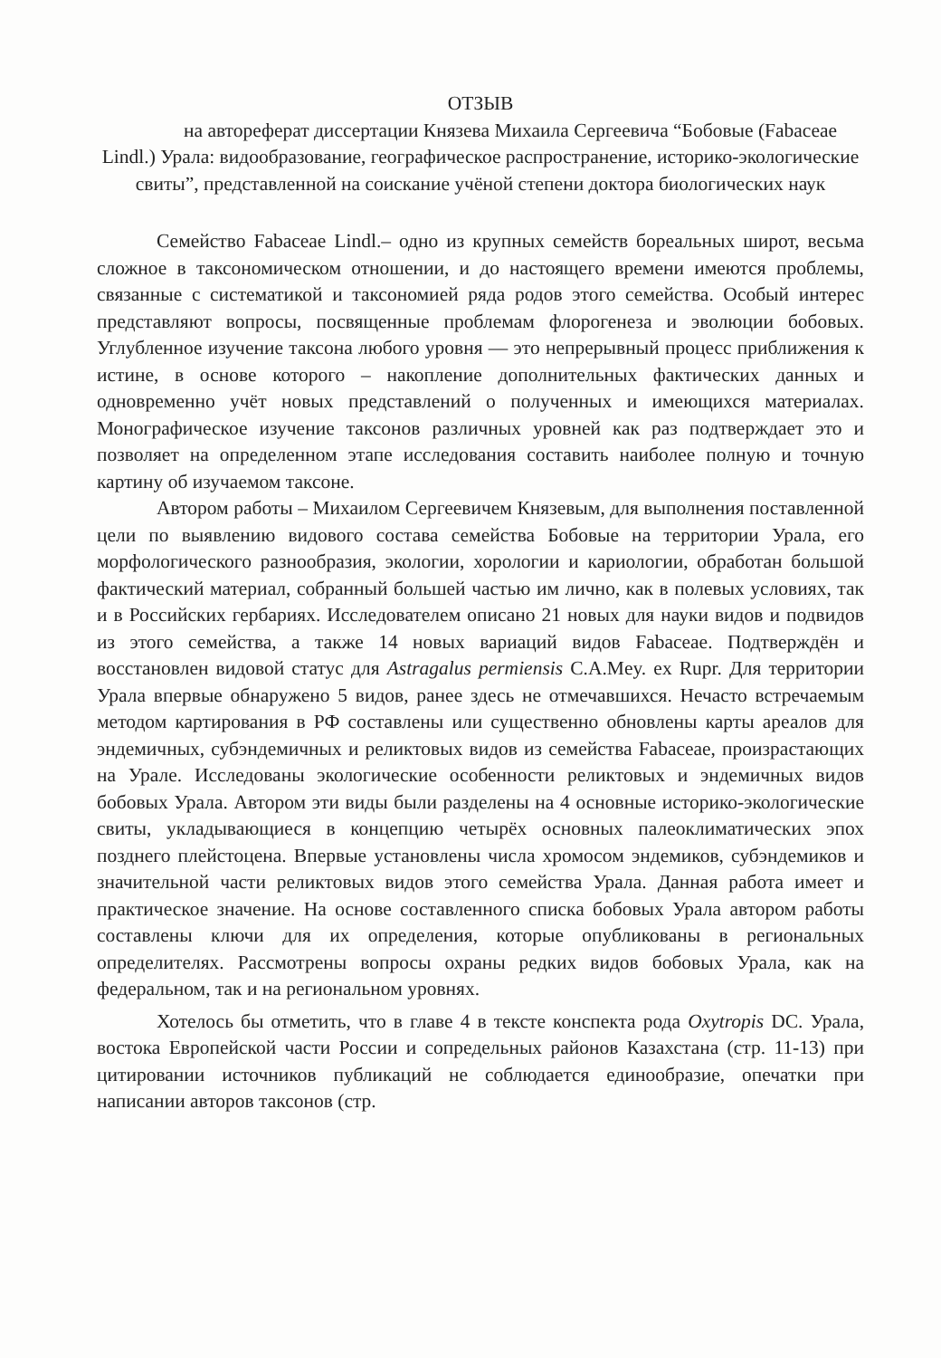ОТЗЫВ
на автореферат диссертации Князева Михаила Сергеевича “Бобовые (Fabaceae Lindl.) Урала: видообразование, географическое распространение, историко-экологические свиты”, представленной на соискание учёной степени доктора биологических наук
Семейство Fabaceae Lindl.– одно из крупных семейств бореальных широт, весьма сложное в таксономическом отношении, и до настоящего времени имеются проблемы, связанные с систематикой и таксономией ряда родов этого семейства. Особый интерес представляют вопросы, посвященные проблемам флорогенеза и эволюции бобовых. Углубленное изучение таксона любого уровня — это непрерывный процесс приближения к истине, в основе которого – накопление дополнительных фактических данных и одновременно учёт новых представлений о полученных и имеющихся материалах. Монографическое изучение таксонов различных уровней как раз подтверждает это и позволяет на определенном этапе исследования составить наиболее полную и точную картину об изучаемом таксоне.
Автором работы – Михаилом Сергеевичем Князевым, для выполнения поставленной цели по выявлению видового состава семейства Бобовые на территории Урала, его морфологического разнообразия, экологии, хорологии и кариологии, обработан большой фактический материал, собранный большей частью им лично, как в полевых условиях, так и в Российских гербариях. Исследователем описано 21 новых для науки видов и подвидов из этого семейства, а также 14 новых вариаций видов Fabaceae. Подтверждён и восстановлен видовой статус для Astragalus permiensis C.A.Mey. ex Rupr. Для территории Урала впервые обнаружено 5 видов, ранее здесь не отмечавшихся. Нечасто встречаемым методом картирования в РФ составлены или существенно обновлены карты ареалов для эндемичных, субэндемичных и реликтовых видов из семейства Fabaceae, произрастающих на Урале. Исследованы экологические особенности реликтовых и эндемичных видов бобовых Урала. Автором эти виды были разделены на 4 основные историко-экологические свиты, укладывающиеся в концепцию четырёх основных палеоклиматических эпох позднего плейстоцена. Впервые установлены числа хромосом эндемиков, субэндемиков и значительной части реликтовых видов этого семейства Урала. Данная работа имеет и практическое значение. На основе составленного списка бобовых Урала автором работы составлены ключи для их определения, которые опубликованы в региональных определителях. Рассмотрены вопросы охраны редких видов бобовых Урала, как на федеральном, так и на региональном уровнях.
Хотелось бы отметить, что в главе 4 в тексте конспекта рода Oxytropis DC. Урала, востока Европейской части России и сопредельных районов Казахстана (стр. 11-13) при цитировании источников публикаций не соблюдается единообразие, опечатки при написании авторов таксонов (стр.